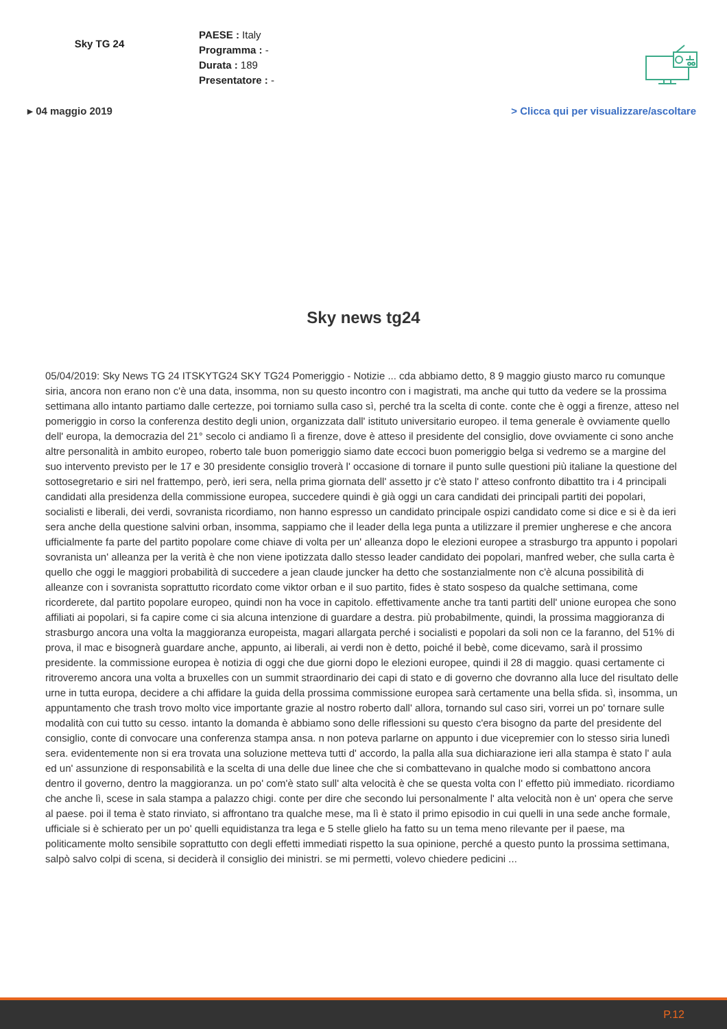Sky TG 24
PAESE : Italy
Programma : -
Durata : 189
Presentatore : -
▸ 04 maggio 2019 > Clicca qui per visualizzare/ascoltare
Sky news tg24
05/04/2019: Sky News TG 24 ITSKYTG24 SKY TG24 Pomeriggio - Notizie ... cda abbiamo detto, 8 9 maggio giusto marco ru comunque siria, ancora non erano non c'è una data, insomma, non su questo incontro con i magistrati, ma anche qui tutto da vedere se la prossima settimana allo intanto partiamo dalle certezze, poi torniamo sulla caso sì, perché tra la scelta di conte. conte che è oggi a firenze, atteso nel pomeriggio in corso la conferenza destito degli union, organizzata dall' istituto universitario europeo. il tema generale è ovviamente quello dell' europa, la democrazia del 21° secolo ci andiamo lì a firenze, dove è atteso il presidente del consiglio, dove ovviamente ci sono anche altre personalità in ambito europeo, roberto tale buon pomeriggio siamo date eccoci buon pomeriggio belga si vedremo se a margine del suo intervento previsto per le 17 e 30 presidente consiglio troverà l' occasione di tornare il punto sulle questioni più italiane la questione del sottosegretario e siri nel frattempo, però, ieri sera, nella prima giornata dell' assetto jr c'è stato l' atteso confronto dibattito tra i 4 principali candidati alla presidenza della commissione europea, succedere quindi è già oggi un cara candidati dei principali partiti dei popolari, socialisti e liberali, dei verdi, sovranista ricordiamo, non hanno espresso un candidato principale ospizi candidato come si dice e si è da ieri sera anche della questione salvini orban, insomma, sappiamo che il leader della lega punta a utilizzare il premier ungherese e che ancora ufficialmente fa parte del partito popolare come chiave di volta per un' alleanza dopo le elezioni europee a strasburgo tra appunto i popolari sovranista un' alleanza per la verità è che non viene ipotizzata dallo stesso leader candidato dei popolari, manfred weber, che sulla carta è quello che oggi le maggiori probabilità di succedere a jean claude juncker ha detto che sostanzialmente non c'è alcuna possibilità di alleanze con i sovranista soprattutto ricordato come viktor orban e il suo partito, fides è stato sospeso da qualche settimana, come ricorderete, dal partito popolare europeo, quindi non ha voce in capitolo. effettivamente anche tra tanti partiti dell' unione europea che sono affiliati ai popolari, si fa capire come ci sia alcuna intenzione di guardare a destra. più probabilmente, quindi, la prossima maggioranza di strasburgo ancora una volta la maggioranza europeista, magari allargata perché i socialisti e popolari da soli non ce la faranno, del 51% di prova, il mac e bisognerà guardare anche, appunto, ai liberali, ai verdi non è detto, poiché il bebè, come dicevamo, sarà il prossimo presidente. la commissione europea è notizia di oggi che due giorni dopo le elezioni europee, quindi il 28 di maggio. quasi certamente ci ritroveremo ancora una volta a bruxelles con un summit straordinario dei capi di stato e di governo che dovranno alla luce del risultato delle urne in tutta europa, decidere a chi affidare la guida della prossima commissione europea sarà certamente una bella sfida. sì, insomma, un appuntamento che trash trovo molto vice importante grazie al nostro roberto dall' allora, tornando sul caso siri, vorrei un po' tornare sulle modalità con cui tutto su cesso. intanto la domanda è abbiamo sono delle riflessioni su questo c'era bisogno da parte del presidente del consiglio, conte di convocare una conferenza stampa ansa. n non poteva parlarne on appunto i due vicepremier con lo stesso siria lunedì sera. evidentemente non si era trovata una soluzione metteva tutti d' accordo, la palla alla sua dichiarazione ieri alla stampa è stato l' aula ed un' assunzione di responsabilità e la scelta di una delle due linee che che si combattevano in qualche modo si combattono ancora dentro il governo, dentro la maggioranza. un po' com'è stato sull' alta velocità è che se questa volta con l' effetto più immediato. ricordiamo che anche lì, scese in sala stampa a palazzo chigi. conte per dire che secondo lui personalmente l' alta velocità non è un' opera che serve al paese. poi il tema è stato rinviato, si affrontano tra qualche mese, ma lì è stato il primo episodio in cui quelli in una sede anche formale, ufficiale si è schierato per un po' quelli equidistanza tra lega e 5 stelle glielo ha fatto su un tema meno rilevante per il paese, ma politicamente molto sensibile soprattutto con degli effetti immediati rispetto la sua opinione, perché a questo punto la prossima settimana, salpò salvo colpi di scena, si deciderà il consiglio dei ministri. se mi permetti, volevo chiedere pedicini ...
P.12